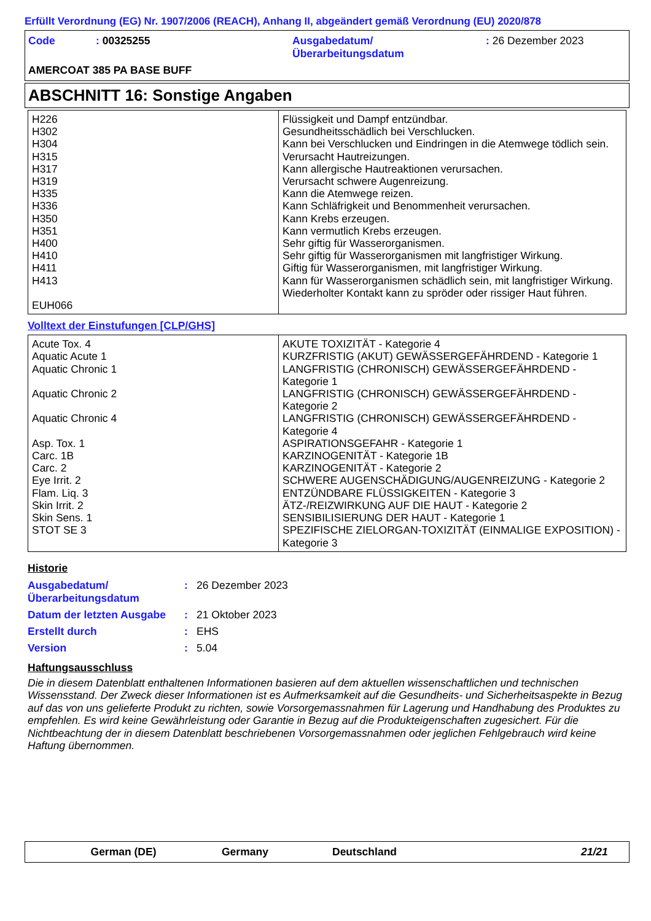Erfüllt Verordnung (EG) Nr. 1907/2006 (REACH), Anhang II, abgeändert gemäß Verordnung (EU) 2020/878
Code : 00325255 Ausgabedatum/
Überarbeitungsdatum
: 26 Dezember 2023
AMERCOAT 385 PA BASE BUFF
ABSCHNITT 16: Sonstige Angaben
| H226 H302 H304 H315 H317 H319 H335 H336 H350 H351 H400 H410 H411 H413 EUH066 | Flüssigkeit und Dampf entzündbar. Gesundheitsschädlich bei Verschlucken. Kann bei Verschlucken und Eindringen in die Atemwege tödlich sein. Verursacht Hautreizungen. Kann allergische Hautreaktionen verursachen. Verursacht schwere Augenreizung. Kann die Atemwege reizen. Kann Schläfrigkeit und Benommenheit verursachen. Kann Krebs erzeugen. Kann vermutlich Krebs erzeugen. Sehr giftig für Wasserorganismen. Sehr giftig für Wasserorganismen mit langfristiger Wirkung. Giftig für Wasserorganismen, mit langfristiger Wirkung. Kann für Wasserorganismen schädlich sein, mit langfristiger Wirkung. Wiederholter Kontakt kann zu spröder oder rissiger Haut führen. |
Volltext der Einstufungen [CLP/GHS]
| Acute Tox. 4 Aquatic Acute 1 Aquatic Chronic 1 Aquatic Chronic 2 Aquatic Chronic 4 Asp. Tox. 1 Carc. 1B Carc. 2 Eye Irrit. 2 Flam. Liq. 3 Skin Irrit. 2 Skin Sens. 1 STOT SE 3 | AKUTE TOXIZITÄT - Kategorie 4 KURZFRISTIG (AKUT) GEWÄSSERGEFÄHRDEND - Kategorie 1 LANGFRISTIG (CHRONISCH) GEWÄSSERGEFÄHRDEND - Kategorie 1 LANGFRISTIG (CHRONISCH) GEWÄSSERGEFÄHRDEND - Kategorie 2 LANGFRISTIG (CHRONISCH) GEWÄSSERGEFÄHRDEND - Kategorie 4 ASPIRATIONSGEFAHR - Kategorie 1 KARZINOGENITÄT - Kategorie 1B KARZINOGENITÄT - Kategorie 2 SCHWERE AUGENSCHÄDIGUNG/AUGENREIZUNG - Kategorie 2 ENTZÜNDBARE FLÜSSIGKEITEN - Kategorie 3 ÄTZ-/REIZWIRKUNG AUF DIE HAUT - Kategorie 2 SENSIBILISIERUNG DER HAUT - Kategorie 1 SPEZIFISCHE ZIELORGAN-TOXIZITÄT (EINMALIGE EXPOSITION) - Kategorie 3 |
Historie
| Ausgabedatum/ Überarbeitungsdatum | : | 26 Dezember 2023 |
| Datum der letzten Ausgabe | : | 21 Oktober 2023 |
| Erstellt durch | : | EHS |
| Version | : | 5.04 |
Haftungsausschluss
Die in diesem Datenblatt enthaltenen Informationen basieren auf dem aktuellen wissenschaftlichen und technischen Wissensstand. Der Zweck dieser Informationen ist es Aufmerksamkeit auf die Gesundheits- und Sicherheitsaspekte in Bezug auf das von uns gelieferte Produkt zu richten, sowie Vorsorgemassnahmen für Lagerung und Handhabung des Produktes zu empfehlen. Es wird keine Gewährleistung oder Garantie in Bezug auf die Produkteigenschaften zugesichert. Für die Nichtbeachtung der in diesem Datenblatt beschriebenen Vorsorgemassnahmen oder jeglichen Fehlgebrauch wird keine Haftung übernommen.
German (DE) Germany Deutschland 21/21